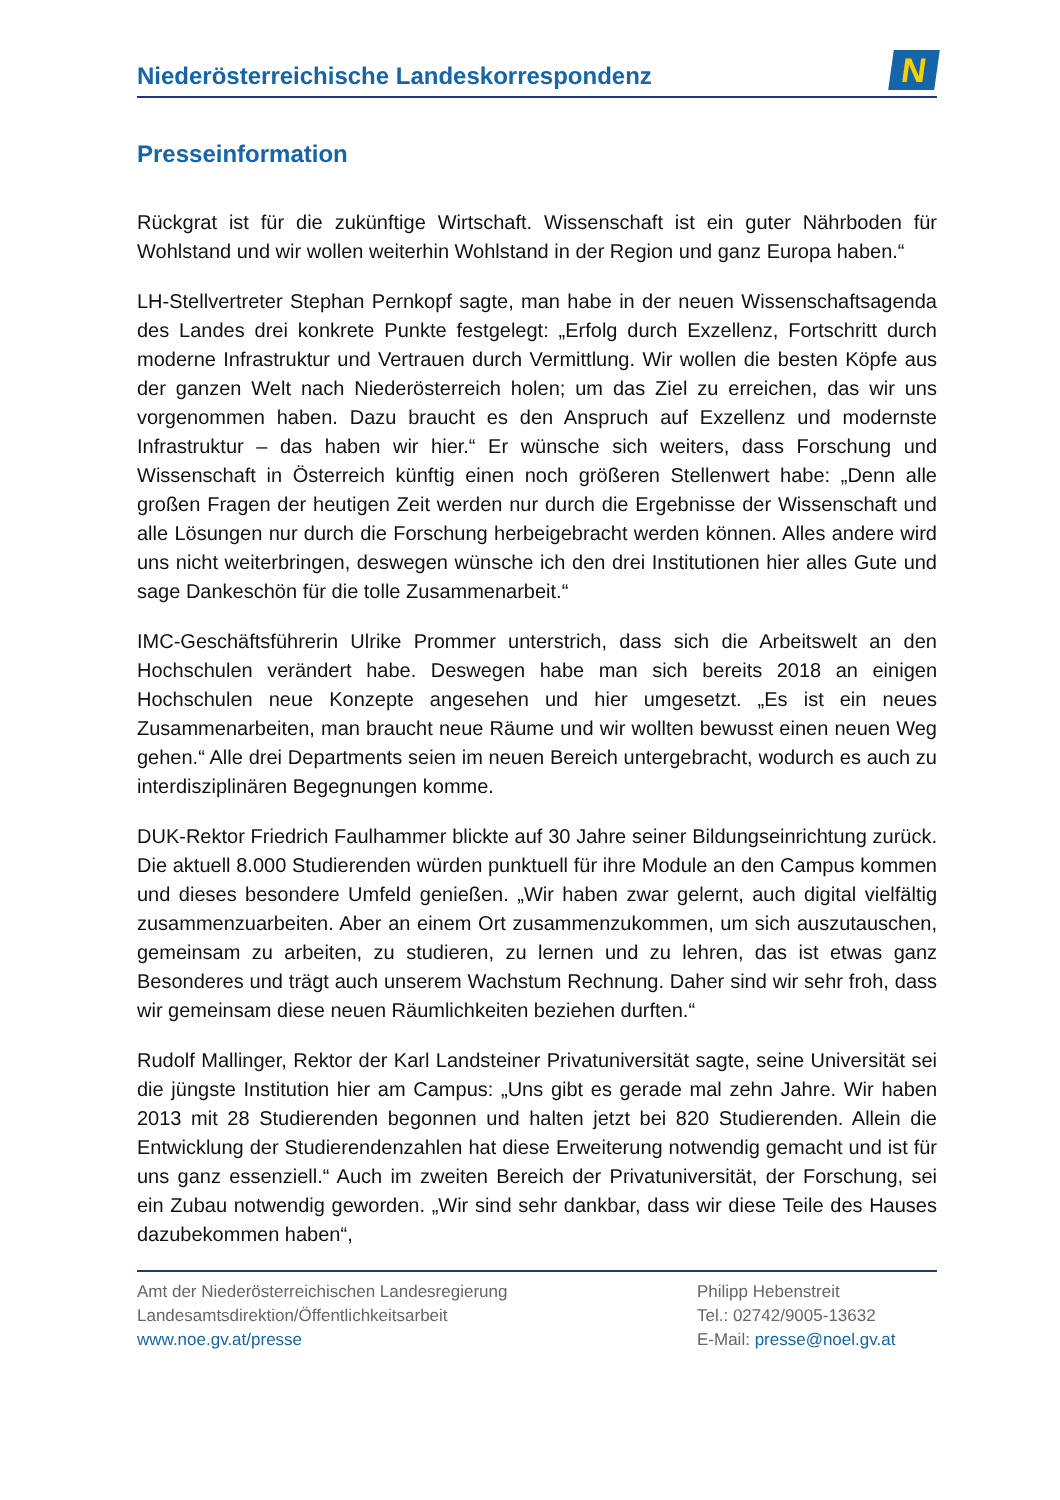Niederösterreichische Landeskorrespondenz
N
Presseinformation
Rückgrat ist für die zukünftige Wirtschaft. Wissenschaft ist ein guter Nährboden für Wohlstand und wir wollen weiterhin Wohlstand in der Region und ganz Europa haben.“
LH-Stellvertreter Stephan Pernkopf sagte, man habe in der neuen Wissenschaftsagenda des Landes drei konkrete Punkte festgelegt: „Erfolg durch Exzellenz, Fortschritt durch moderne Infrastruktur und Vertrauen durch Vermittlung. Wir wollen die besten Köpfe aus der ganzen Welt nach Niederösterreich holen; um das Ziel zu erreichen, das wir uns vorgenommen haben. Dazu braucht es den Anspruch auf Exzellenz und modernste Infrastruktur – das haben wir hier.“ Er wünsche sich weiters, dass Forschung und Wissenschaft in Österreich künftig einen noch größeren Stellenwert habe: „Denn alle großen Fragen der heutigen Zeit werden nur durch die Ergebnisse der Wissenschaft und alle Lösungen nur durch die Forschung herbeigebracht werden können. Alles andere wird uns nicht weiterbringen, deswegen wünsche ich den drei Institutionen hier alles Gute und sage Dankeschön für die tolle Zusammenarbeit.“
IMC-Geschäftsführerin Ulrike Prommer unterstrich, dass sich die Arbeitswelt an den Hochschulen verändert habe. Deswegen habe man sich bereits 2018 an einigen Hochschulen neue Konzepte angesehen und hier umgesetzt. „Es ist ein neues Zusammenarbeiten, man braucht neue Räume und wir wollten bewusst einen neuen Weg gehen.“ Alle drei Departments seien im neuen Bereich untergebracht, wodurch es auch zu interdisziplinären Begegnungen komme.
DUK-Rektor Friedrich Faulhammer blickte auf 30 Jahre seiner Bildungseinrichtung zurück. Die aktuell 8.000 Studierenden würden punktuell für ihre Module an den Campus kommen und dieses besondere Umfeld genießen. „Wir haben zwar gelernt, auch digital vielfältig zusammenzuarbeiten. Aber an einem Ort zusammenzukommen, um sich auszutauschen, gemeinsam zu arbeiten, zu studieren, zu lernen und zu lehren, das ist etwas ganz Besonderes und trägt auch unserem Wachstum Rechnung. Daher sind wir sehr froh, dass wir gemeinsam diese neuen Räumlichkeiten beziehen durften.“
Rudolf Mallinger, Rektor der Karl Landsteiner Privatuniversität sagte, seine Universität sei die jüngste Institution hier am Campus: „Uns gibt es gerade mal zehn Jahre. Wir haben 2013 mit 28 Studierenden begonnen und halten jetzt bei 820 Studierenden. Allein die Entwicklung der Studierendenzahlen hat diese Erweiterung notwendig gemacht und ist für uns ganz essenziell.“ Auch im zweiten Bereich der Privatuniversität, der Forschung, sei ein Zubau notwendig geworden. „Wir sind sehr dankbar, dass wir diese Teile des Hauses dazubekommen haben“,
Amt der Niederösterreichischen Landesregierung
Landesamtsdirektion/Öffentlichkeitsarbeit
www.noe.gv.at/presse
Philipp Hebenstreit
Tel.: 02742/9005-13632
E-Mail: presse@noel.gv.at